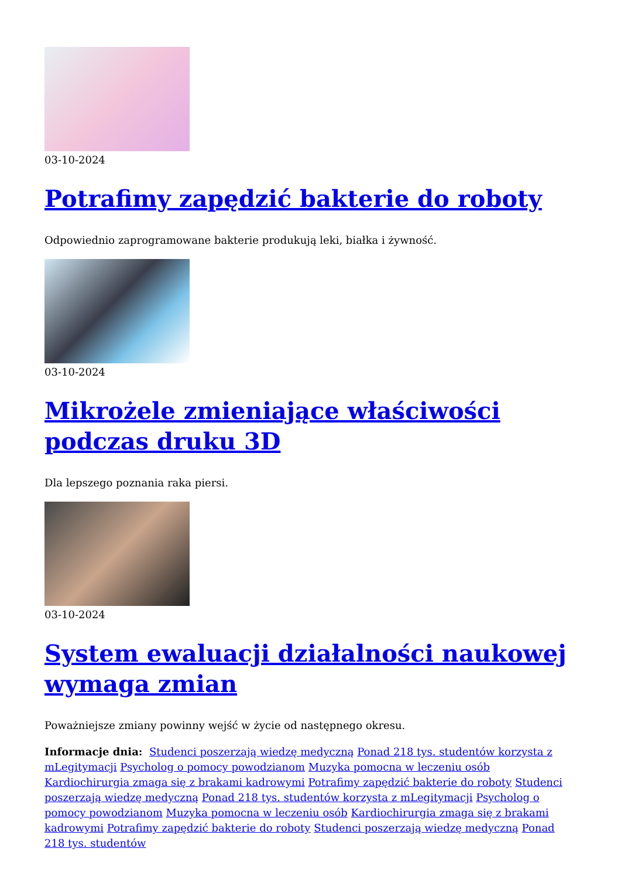03-10-2024
Potrafimy zapędzić bakterie do roboty
Odpowiednio zaprogramowane bakterie produkują leki, białka i żywność.
03-10-2024
Mikrożele zmieniające właściwości podczas druku 3D
Dla lepszego poznania raka piersi.
03-10-2024
System ewaluacji działalności naukowej wymaga zmian
Poważniejsze zmiany powinny wejść w życie od następnego okresu.
Informacje dnia: Studenci poszerzają wiedzę medyczną Ponad 218 tys. studentów korzysta z mLegitymacji Psycholog o pomocy powodzianom Muzyka pomocna w leczeniu osób Kardiochirurgia zmaga się z brakami kadrowymi Potrafimy zapędzić bakterie do roboty Studenci poszerzają wiedzę medyczną Ponad 218 tys. studentów korzysta z mLegitymacji Psycholog o pomocy powodzianom Muzyka pomocna w leczeniu osób Kardiochirurgia zmaga się z brakami kadrowymi Potrafimy zapędzić bakterie do roboty Studenci poszerzają wiedzę medyczną Ponad 218 tys. studentów